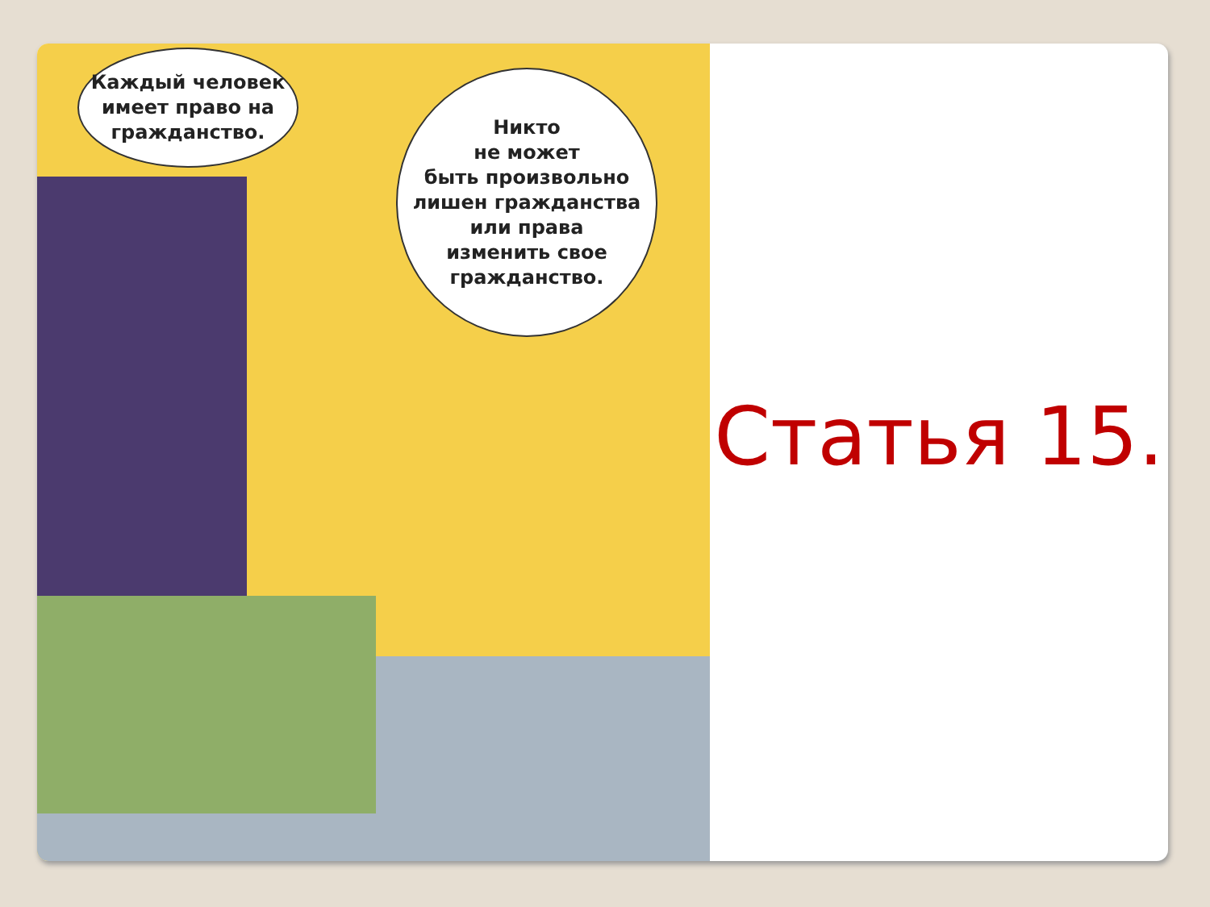Каждый человек
имеет право на
гражданство.
Никто
не может
быть произвольно
лишен гражданства
или права
изменить свое
гражданство.
Статья 15.